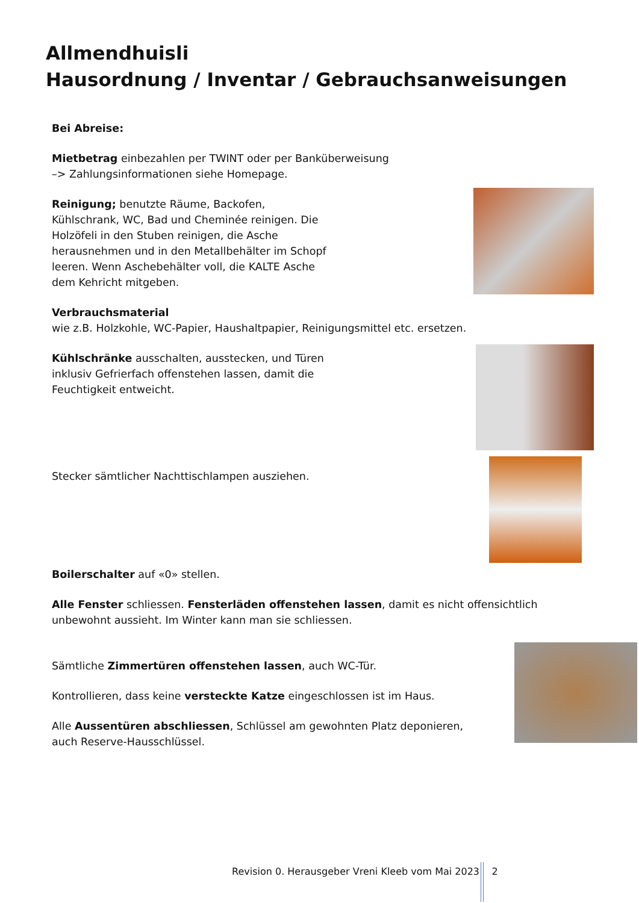Allmendhuisli
Hausordnung / Inventar / Gebrauchsanweisungen
Bei Abreise:
Mietbetrag einbezahlen per TWINT oder per Banküberweisung
–> Zahlungsinformationen siehe Homepage.
Reinigung; benutzte Räume, Backofen, Kühlschrank, WC, Bad und Cheminée reinigen. Die Holzöfeli in den Stuben reinigen, die Asche herausnehmen und in den Metallbehälter im Schopf leeren. Wenn Aschebehälter voll, die KALTE Asche dem Kehricht mitgeben.
Verbrauchsmaterial
wie z.B. Holzkohle, WC-Papier, Haushaltpapier, Reinigungsmittel etc. ersetzen.
Kühlschränke ausschalten, ausstecken, und Türen inklusiv Gefrierfach offenstehen lassen, damit die Feuchtigkeit entweicht.
Stecker sämtlicher Nachttischlampen ausziehen.
Boilerschalter auf «0» stellen.
Alle Fenster schliessen. Fensterläden offenstehen lassen, damit es nicht offensichtlich unbewohnt aussieht. Im Winter kann man sie schliessen.
Sämtliche Zimmertüren offenstehen lassen, auch WC-Tür.
Kontrollieren, dass keine versteckte Katze eingeschlossen ist im Haus.
Alle Aussentüren abschliessen, Schlüssel am gewohnten Platz deponieren,
auch Reserve-Hausschlüssel.
Revision 0. Herausgeber Vreni Kleeb vom Mai 2023 2